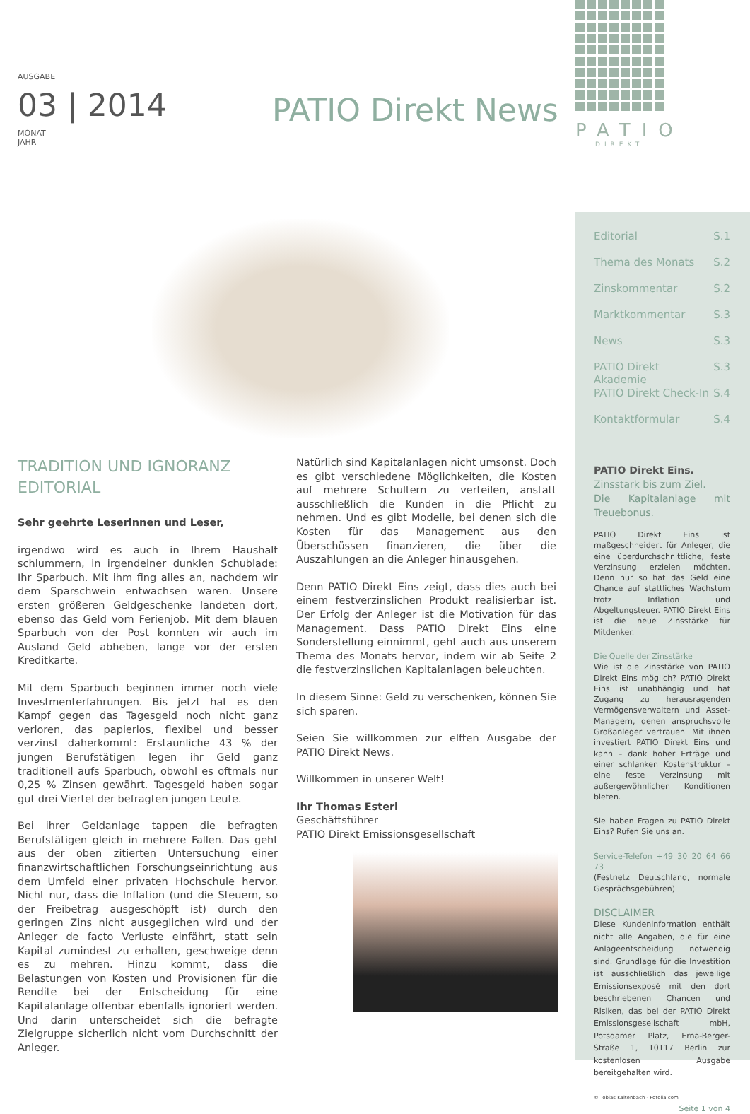AUSGABE
03 | 2014
MONAT
JAHR
PATIO Direkt News
TRADITION UND IGNORANZ
EDITORIAL
Sehr geehrte Leserinnen und Leser,
irgendwo wird es auch in Ihrem Haushalt schlummern, in irgendeiner dunklen Schublade: Ihr Sparbuch. Mit ihm fing alles an, nachdem wir dem Sparschwein entwachsen waren. Unsere ersten größeren Geldgeschenke landeten dort, ebenso das Geld vom Ferienjob. Mit dem blauen Sparbuch von der Post konnten wir auch im Ausland Geld abheben, lange vor der ersten Kreditkarte.
Mit dem Sparbuch beginnen immer noch viele Investmenterfahrungen. Bis jetzt hat es den Kampf gegen das Tagesgeld noch nicht ganz verloren, das papierlos, flexibel und besser verzinst daherkommt: Erstaunliche 43 % der jungen Berufstätigen legen ihr Geld ganz traditionell aufs Sparbuch, obwohl es oftmals nur 0,25 % Zinsen gewährt. Tagesgeld haben sogar gut drei Viertel der befragten jungen Leute.
Bei ihrer Geldanlage tappen die befragten Berufstätigen gleich in mehrere Fallen. Das geht aus der oben zitierten Untersuchung einer finanzwirtschaftlichen Forschungseinrichtung aus dem Umfeld einer privaten Hochschule hervor. Nicht nur, dass die Inflation (und die Steuern, so der Freibetrag ausgeschöpft ist) durch den geringen Zins nicht ausgeglichen wird und der Anleger de facto Verluste einfährt, statt sein Kapital zumindest zu erhalten, geschweige denn es zu mehren. Hinzu kommt, dass die Belastungen von Kosten und Provisionen für die Rendite bei der Entscheidung für eine Kapitalanlage offenbar ebenfalls ignoriert werden. Und darin unterscheidet sich die befragte Zielgruppe sicherlich nicht vom Durchschnitt der Anleger.
Natürlich sind Kapitalanlagen nicht umsonst. Doch es gibt verschiedene Möglichkeiten, die Kosten auf mehrere Schultern zu verteilen, anstatt ausschließlich die Kunden in die Pflicht zu nehmen. Und es gibt Modelle, bei denen sich die Kosten für das Management aus den Überschüssen finanzieren, die über die Auszahlungen an die Anleger hinausgehen.
Denn PATIO Direkt Eins zeigt, dass dies auch bei einem festverzinslichen Produkt realisierbar ist. Der Erfolg der Anleger ist die Motivation für das Management. Dass PATIO Direkt Eins eine Sonderstellung einnimmt, geht auch aus unserem Thema des Monats hervor, indem wir ab Seite 2 die festverzinslichen Kapitalanlagen beleuchten.
In diesem Sinne: Geld zu verschenken, können Sie sich sparen.
Seien Sie willkommen zur elften Ausgabe der PATIO Direkt News.
Willkommen in unserer Welt!
Ihr Thomas Esterl
Geschäftsführer
PATIO Direkt Emissionsgesellschaft
PATIO
DIREKT
Editorial S.1
Thema des Monats S.2
Zinskommentar S.2
Marktkommentar S.3
News S.3
PATIO Direkt Akademie S.3
PATIO Direkt Check-In S.4
Kontaktformular S.4
PATIO Direkt Eins.
Zinsstark bis zum Ziel.
Die Kapitalanlage mit Treuebonus.
PATIO Direkt Eins ist maßgeschneidert für Anleger, die eine überdurchschnittliche, feste Verzinsung erzielen möchten. Denn nur so hat das Geld eine Chance auf stattliches Wachstum trotz Inflation und Abgeltungsteuer. PATIO Direkt Eins ist die neue Zinsstärke für Mitdenker.
Die Quelle der Zinsstärke
Wie ist die Zinsstärke von PATIO Direkt Eins möglich? PATIO Direkt Eins ist unabhängig und hat Zugang zu herausragenden Vermögensverwaltern und Asset-Managern, denen anspruchsvolle Großanleger vertrauen. Mit ihnen investiert PATIO Direkt Eins und kann – dank hoher Erträge und einer schlanken Kostenstruktur – eine feste Verzinsung mit außergewöhnlichen Konditionen bieten.
Sie haben Fragen zu PATIO Direkt Eins? Rufen Sie uns an.
Service-Telefon +49 30 20 64 66 73
(Festnetz Deutschland, normale Gesprächsgebühren)
DISCLAIMER
Diese Kundeninformation enthält nicht alle Angaben, die für eine Anlageentscheidung notwendig sind. Grundlage für die Investition ist ausschließlich das jeweilige Emissionsexposé mit den dort beschriebenen Chancen und Risiken, das bei der PATIO Direkt Emissionsgesellschaft mbH, Potsdamer Platz, Erna-Berger-Straße 1, 10117 Berlin zur kostenlosen Ausgabe bereitgehalten wird.
© Tobias Kaltenbach - Fotolia.com
Seite 1 von 4